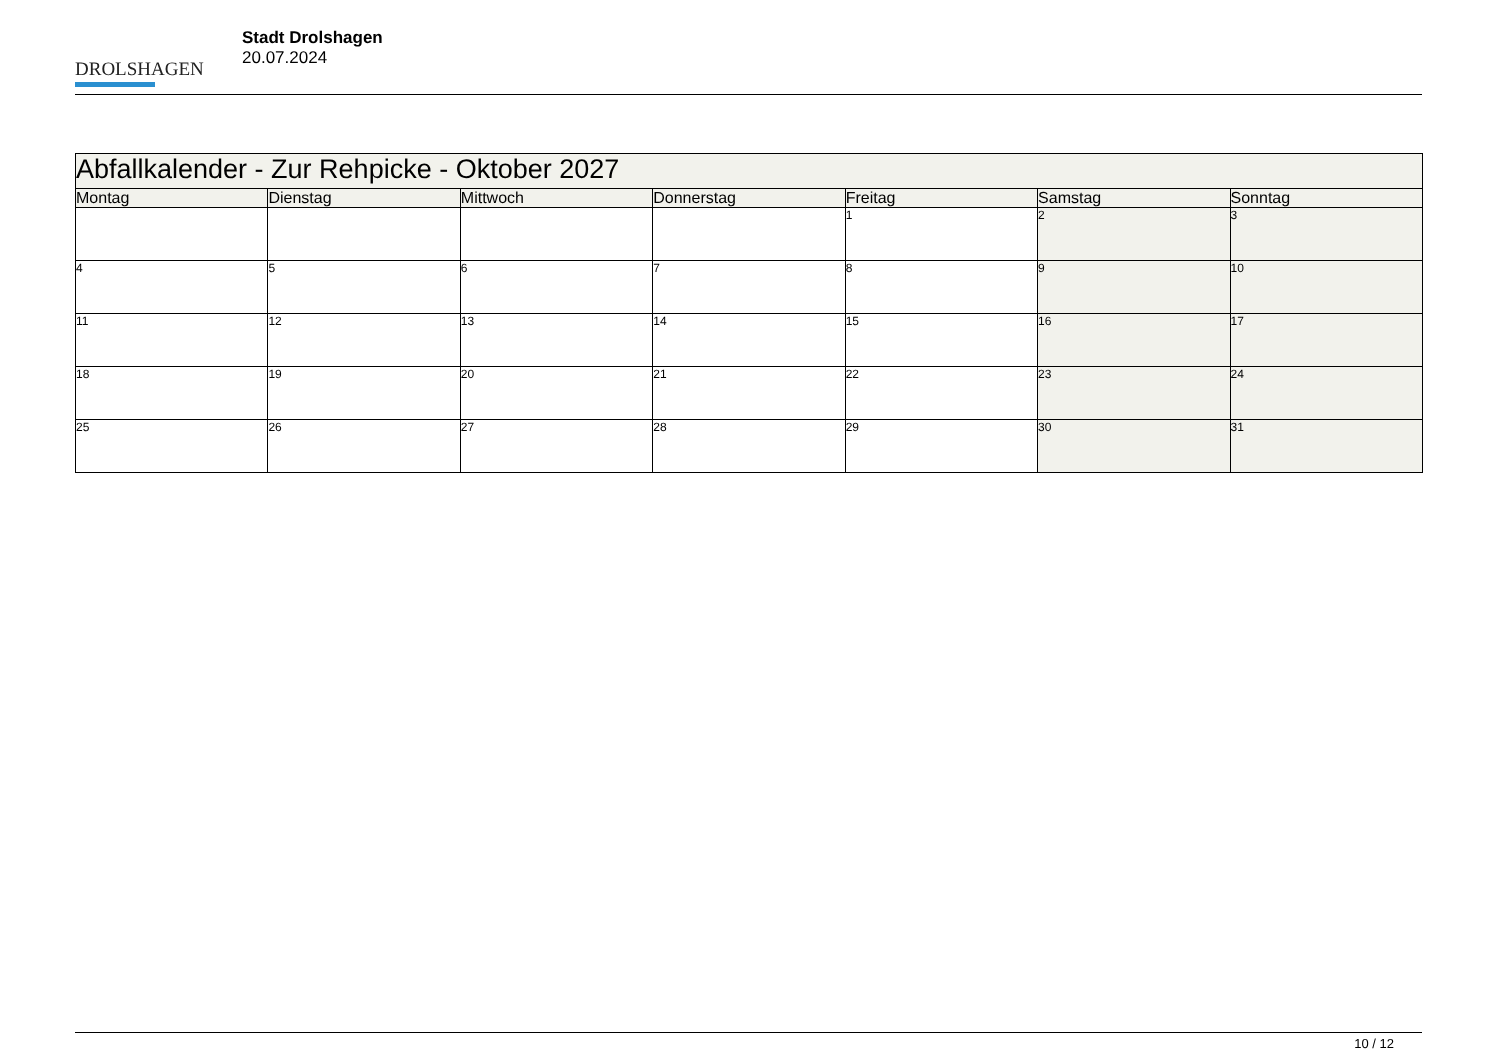DROLSHAGEN
Stadt Drolshagen
20.07.2024
| Abfallkalender - Zur Rehpicke - Oktober 2027 | | | | | | |
| Montag | Dienstag | Mittwoch | Donnerstag | Freitag | Samstag | Sonntag |
| | | | | 1 | 2 | 3 |
| 4 | 5 | 6 | 7 | 8 | 9 | 10 |
| 11 | 12 | 13 | 14 | 15 | 16 | 17 |
| 18 | 19 | 20 | 21 | 22 | 23 | 24 |
| 25 | 26 | 27 | 28 | 29 | 30 | 31 |
10 / 12